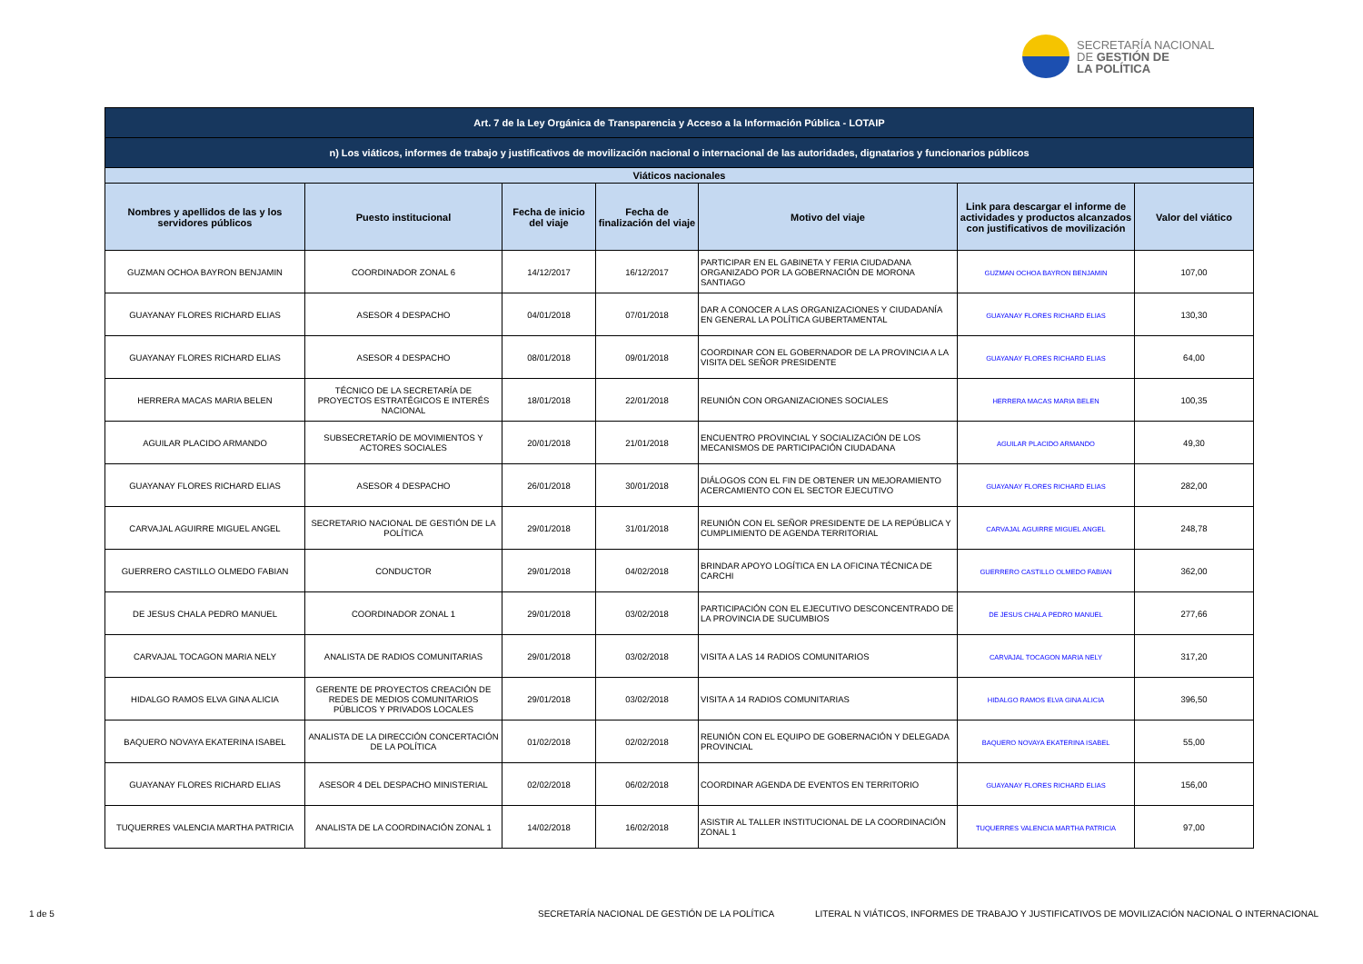SECRETARÍA NACIONAL
DE GESTIÓN DE
LA POLÍTICA
| Art. 7 de la Ley Orgánica de Transparencia y Acceso a la Información Pública - LOTAIP | | | | | | |
| --- | --- | --- | --- | --- | --- | --- |
| n) Los viáticos, informes de trabajo y justificativos de movilización nacional o internacional de las autoridades, dignatarios y funcionarios públicos | | | | | | |
| Viáticos nacionales | | | | | | |
| Nombres y apellidos de las y los servidores públicos | Puesto institucional | Fecha de inicio del viaje | Fecha de finalización del viaje | Motivo del viaje | Link para descargar el informe de actividades y productos alcanzados con justificativos de movilización | Valor del viático |
| GUZMAN OCHOA BAYRON BENJAMIN | COORDINADOR ZONAL 6 | 14/12/2017 | 16/12/2017 | PARTICIPAR EN EL GABINETA Y FERIA CIUDADANA ORGANIZADO POR LA GOBERNACIÓN DE MORONA SANTIAGO | GUZMAN OCHOA BAYRON BENJAMIN | 107,00 |
| GUAYANAY FLORES RICHARD ELIAS | ASESOR 4 DESPACHO | 04/01/2018 | 07/01/2018 | DAR A CONOCER A LAS ORGANIZACIONES Y CIUDADANÍA EN GENERAL LA POLÍTICA GUBERTAMENTAL | GUAYANAY FLORES RICHARD ELIAS | 130,30 |
| GUAYANAY FLORES RICHARD ELIAS | ASESOR 4 DESPACHO | 08/01/2018 | 09/01/2018 | COORDINAR CON EL GOBERNADOR DE LA PROVINCIA A LA VISITA DEL SEÑOR PRESIDENTE | GUAYANAY FLORES RICHARD ELIAS | 64,00 |
| HERRERA MACAS MARIA BELEN | TÉCNICO DE LA SECRETARÍA DE PROYECTOS ESTRATÉGICOS E INTERÉS NACIONAL | 18/01/2018 | 22/01/2018 | REUNIÓN CON ORGANIZACIONES SOCIALES | HERRERA MACAS MARIA BELEN | 100,35 |
| AGUILAR PLACIDO ARMANDO | SUBSECRETARÍO DE MOVIMIENTOS Y ACTORES SOCIALES | 20/01/2018 | 21/01/2018 | ENCUENTRO PROVINCIAL Y SOCIALIZACIÓN DE LOS MECANISMOS DE PARTICIPACIÓN CIUDADANA | AGUILAR PLACIDO ARMANDO | 49,30 |
| GUAYANAY FLORES RICHARD ELIAS | ASESOR 4 DESPACHO | 26/01/2018 | 30/01/2018 | DIÁLOGOS CON EL FIN DE OBTENER UN MEJORAMIENTO ACERCAMIENTO CON EL SECTOR EJECUTIVO | GUAYANAY FLORES RICHARD ELIAS | 282,00 |
| CARVAJAL AGUIRRE MIGUEL ANGEL | SECRETARIO NACIONAL DE GESTIÓN DE LA POLÍTICA | 29/01/2018 | 31/01/2018 | REUNIÓN CON EL SEÑOR PRESIDENTE DE LA REPÚBLICA Y CUMPLIMIENTO DE AGENDA TERRITORIAL | CARVAJAL AGUIRRE MIGUEL ANGEL | 248,78 |
| GUERRERO CASTILLO OLMEDO FABIAN | CONDUCTOR | 29/01/2018 | 04/02/2018 | BRINDAR APOYO LOGÍTICA EN LA OFICINA TÉCNICA DE CARCHI | GUERRERO CASTILLO OLMEDO FABIAN | 362,00 |
| DE JESUS CHALA PEDRO MANUEL | COORDINADOR ZONAL 1 | 29/01/2018 | 03/02/2018 | PARTICIPACIÓN CON EL EJECUTIVO DESCONCENTRADO DE LA PROVINCIA DE SUCUMBIOS | DE JESUS CHALA PEDRO MANUEL | 277,66 |
| CARVAJAL TOCAGON MARIA NELY | ANALISTA DE RADIOS COMUNITARIAS | 29/01/2018 | 03/02/2018 | VISITA A LAS 14 RADIOS COMUNITARIOS | CARVAJAL TOCAGON MARIA NELY | 317,20 |
| HIDALGO RAMOS ELVA GINA ALICIA | GERENTE DE PROYECTOS CREACIÓN DE REDES DE MEDIOS COMUNITARIOS PÚBLICOS Y PRIVADOS LOCALES | 29/01/2018 | 03/02/2018 | VISITA A 14 RADIOS COMUNITARIAS | HIDALGO RAMOS ELVA GINA ALICIA | 396,50 |
| BAQUERO NOVAYA EKATERINA ISABEL | ANALISTA DE LA DIRECCIÓN CONCERTACIÓN DE LA POLÍTICA | 01/02/2018 | 02/02/2018 | REUNIÓN CON EL EQUIPO DE GOBERNACIÓN Y DELEGADA PROVINCIAL | BAQUERO NOVAYA EKATERINA ISABEL | 55,00 |
| GUAYANAY FLORES RICHARD ELIAS | ASESOR 4 DEL DESPACHO MINISTERIAL | 02/02/2018 | 06/02/2018 | COORDINAR AGENDA DE EVENTOS EN TERRITORIO | GUAYANAY FLORES RICHARD ELIAS | 156,00 |
| TUQUERRES VALENCIA MARTHA PATRICIA | ANALISTA DE LA COORDINACIÓN ZONAL 1 | 14/02/2018 | 16/02/2018 | ASISTIR AL TALLER INSTITUCIONAL DE LA COORDINACIÓN ZONAL 1 | TUQUERRES VALENCIA MARTHA PATRICIA | 97,00 |
1 de 5 SECRETARÍA NACIONAL DE GESTIÓN DE LA POLÍTICA LITERAL N VIÁTICOS, INFORMES DE TRABAJO Y JUSTIFICATIVOS DE MOVILIZACIÓN NACIONAL O INTERNACIONAL